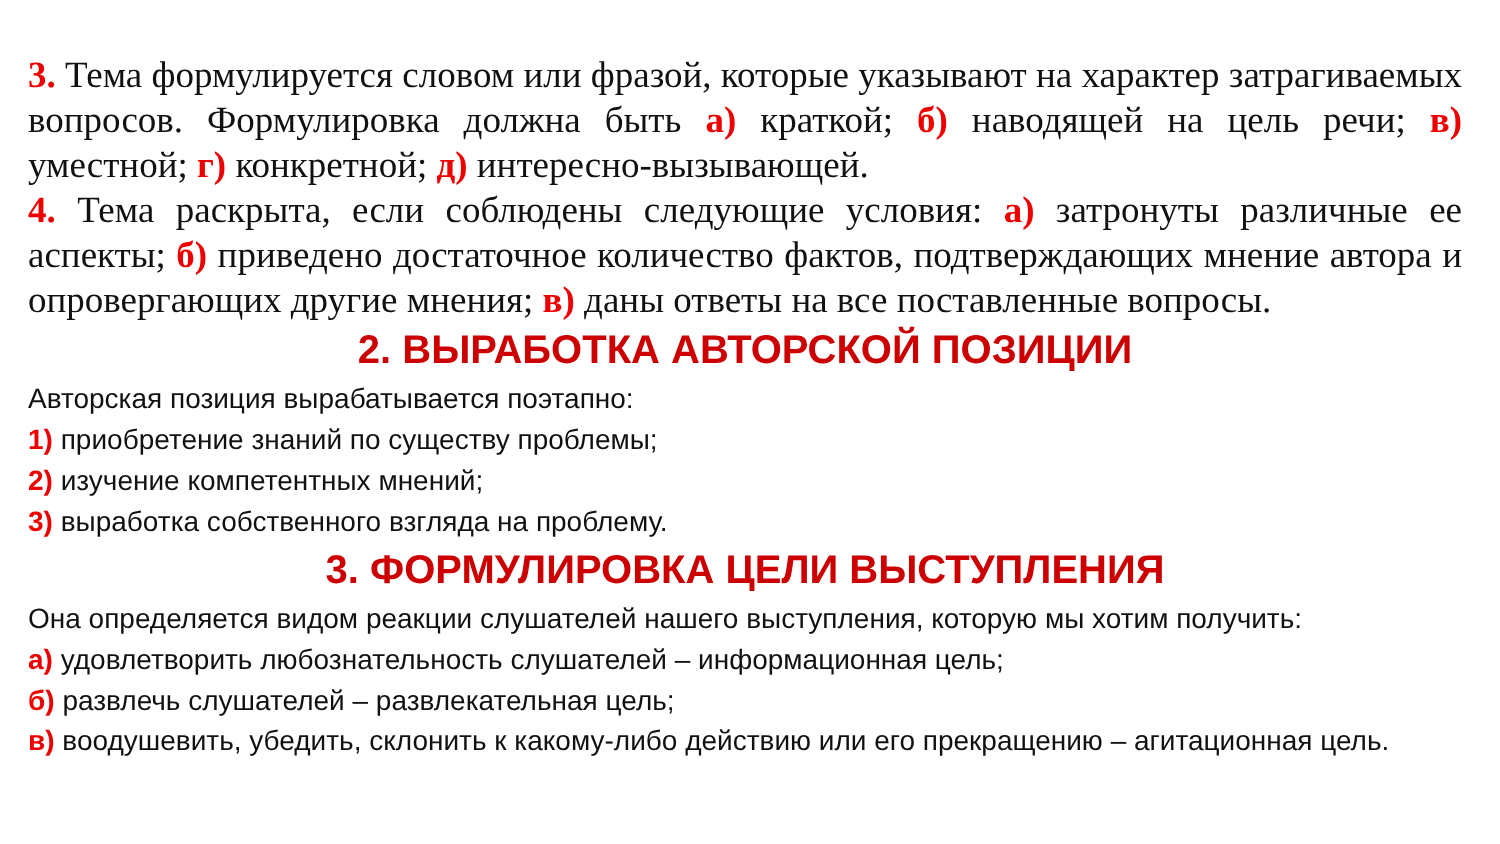3. Тема формулируется словом или фразой, которые указывают на характер затрагиваемых вопросов. Формулировка должна быть а) краткой; б) наводящей на цель речи; в) уместной; г) конкретной; д) интересно-вызывающей.
4. Тема раскрыта, если соблюдены следующие условия: а) затронуты различные ее аспекты; б) приведено достаточное количество фактов, подтверждающих мнение автора и опровергающих другие мнения; в) даны ответы на все поставленные вопросы.
2. ВЫРАБОТКА АВТОРСКОЙ ПОЗИЦИИ
Авторская позиция вырабатывается поэтапно:
1) приобретение знаний по существу проблемы;
2) изучение компетентных мнений;
3) выработка собственного взгляда на проблему.
3. ФОРМУЛИРОВКА ЦЕЛИ ВЫСТУПЛЕНИЯ
Она определяется видом реакции слушателей нашего выступления, которую мы хотим получить:
а) удовлетворить любознательность слушателей – информационная цель;
б) развлечь слушателей – развлекательная цель;
в) воодушевить, убедить, склонить к какому-либо действию или его прекращению – агитационная цель.